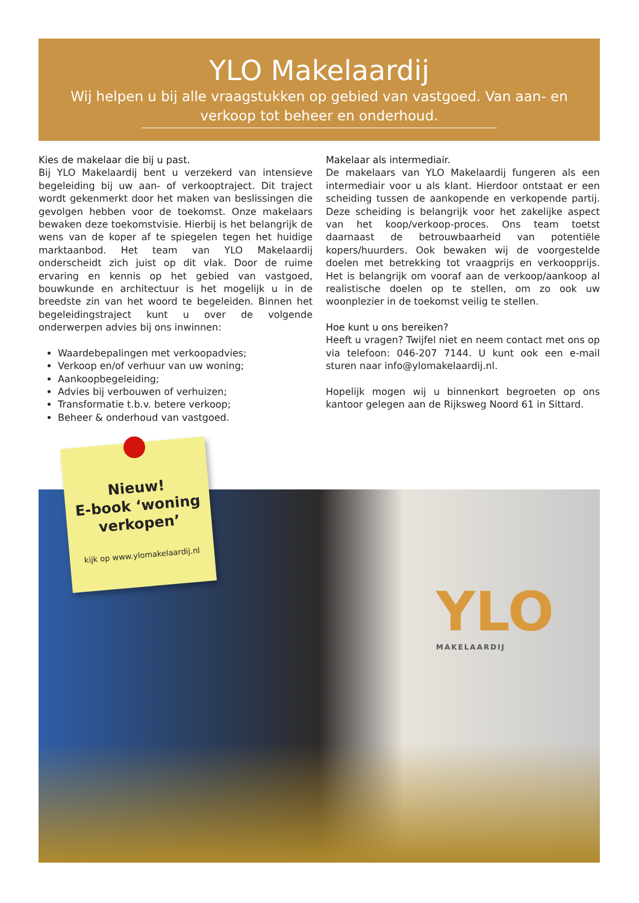YLO Makelaardij
Wij helpen u bij alle vraagstukken op gebied van vastgoed. Van aan- en verkoop tot beheer en onderhoud.
Kies de makelaar die bij u past.
Bij YLO Makelaardij bent u verzekerd van intensieve begeleiding bij uw aan- of verkooptraject. Dit traject wordt gekenmerkt door het maken van beslissingen die gevolgen hebben voor de toekomst. Onze makelaars bewaken deze toekomstvisie. Hierbij is het belangrijk de wens van de koper af te spiegelen tegen het huidige marktaanbod. Het team van YLO Makelaardij onderscheidt zich juist op dit vlak. Door de ruime ervaring en kennis op het gebied van vastgoed, bouwkunde en architectuur is het mogelijk u in de breedste zin van het woord te begeleiden. Binnen het begeleidingstraject kunt u over de volgende onderwerpen advies bij ons inwinnen:
Waardebepalingen met verkoopadvies;
Verkoop en/of verhuur van uw woning;
Aankoopbegeleiding;
Advies bij verbouwen of verhuizen;
Transformatie t.b.v. betere verkoop;
Beheer & onderhoud van vastgoed.
Makelaar als intermediair.
De makelaars van YLO Makelaardij fungeren als een intermediair voor u als klant. Hierdoor ontstaat er een scheiding tussen de aankopende en verkopende partij. Deze scheiding is belangrijk voor het zakelijke aspect van het koop/verkoop-proces. Ons team toetst daarnaast de betrouwbaarheid van potentiële kopers/huurders. Ook bewaken wij de voorgestelde doelen met betrekking tot vraagprijs en verkoopprijs. Het is belangrijk om vooraf aan de verkoop/aankoop al realistische doelen op te stellen, om zo ook uw woonplezier in de toekomst veilig te stellen.
Hoe kunt u ons bereiken?
Heeft u vragen? Twijfel niet en neem contact met ons op via telefoon: 046-207 7144. U kunt ook een e-mail sturen naar info@ylomakelaardij.nl.
Hopelijk mogen wij u binnenkort begroeten op ons kantoor gelegen aan de Rijksweg Noord 61 in Sittard.
YLO
MAKELAARDIJ
Nieuw!
E-book ‘woning verkopen’
kijk op www.ylomakelaardij.nl